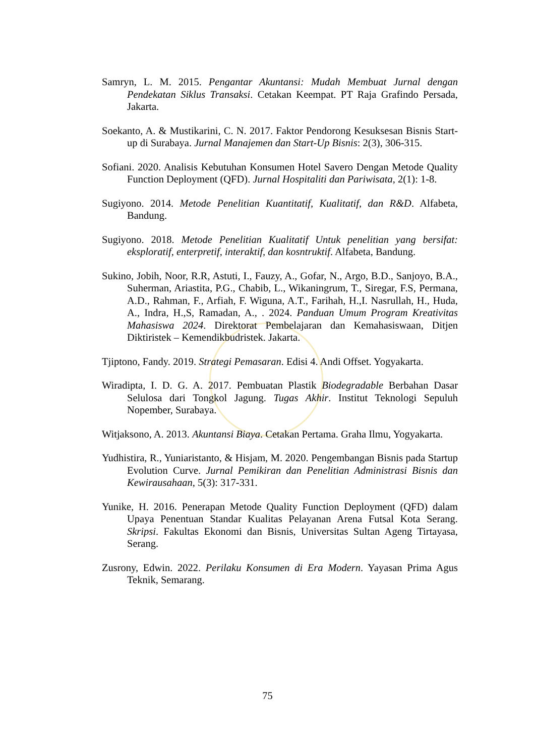Samryn, L. M. 2015. Pengantar Akuntansi: Mudah Membuat Jurnal dengan Pendekatan Siklus Transaksi. Cetakan Keempat. PT Raja Grafindo Persada, Jakarta.
Soekanto, A. & Mustikarini, C. N. 2017. Faktor Pendorong Kesuksesan Bisnis Start-up di Surabaya. Jurnal Manajemen dan Start-Up Bisnis: 2(3), 306-315.
Sofiani. 2020. Analisis Kebutuhan Konsumen Hotel Savero Dengan Metode Quality Function Deployment (QFD). Jurnal Hospitaliti dan Pariwisata, 2(1): 1-8.
Sugiyono. 2014. Metode Penelitian Kuantitatif, Kualitatif, dan R&D. Alfabeta, Bandung.
Sugiyono. 2018. Metode Penelitian Kualitatif Untuk penelitian yang bersifat: eksploratif, enterpretif, interaktif, dan kosntruktif. Alfabeta, Bandung.
Sukino, Jobih, Noor, R.R, Astuti, I., Fauzy, A., Gofar, N., Argo, B.D., Sanjoyo, B.A., Suherman, Ariastita, P.G., Chabib, L., Wikaningrum, T., Siregar, F.S, Permana, A.D., Rahman, F., Arfiah, F. Wiguna, A.T., Farihah, H.,I. Nasrullah, H., Huda, A., Indra, H.,S, Ramadan, A., . 2024. Panduan Umum Program Kreativitas Mahasiswa 2024. Direktorat Pembelajaran dan Kemahasiswaan, Ditjen Diktiristek – Kemendikbudristek. Jakarta.
Tjiptono, Fandy. 2019. Strategi Pemasaran. Edisi 4. Andi Offset. Yogyakarta.
Wiradipta, I. D. G. A. 2017. Pembuatan Plastik Biodegradable Berbahan Dasar Selulosa dari Tongkol Jagung. Tugas Akhir. Institut Teknologi Sepuluh Nopember, Surabaya.
Witjaksono, A. 2013. Akuntansi Biaya. Cetakan Pertama. Graha Ilmu, Yogyakarta.
Yudhistira, R., Yuniaristanto, & Hisjam, M. 2020. Pengembangan Bisnis pada Startup Evolution Curve. Jurnal Pemikiran dan Penelitian Administrasi Bisnis dan Kewirausahaan, 5(3): 317-331.
Yunike, H. 2016. Penerapan Metode Quality Function Deployment (QFD) dalam Upaya Penentuan Standar Kualitas Pelayanan Arena Futsal Kota Serang. Skripsi. Fakultas Ekonomi dan Bisnis, Universitas Sultan Ageng Tirtayasa, Serang.
Zusrony, Edwin. 2022. Perilaku Konsumen di Era Modern. Yayasan Prima Agus Teknik, Semarang.
75